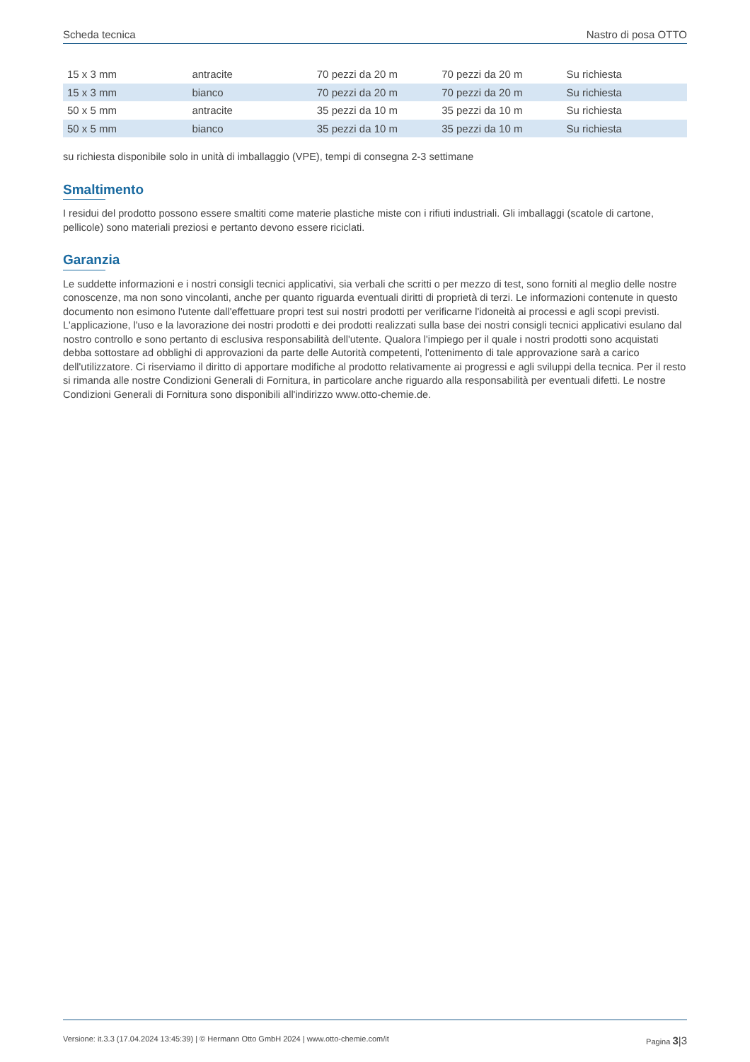Scheda tecnica Nastro di posa OTTO
| 15 x 3 mm | antracite | 70 pezzi da 20 m | 70 pezzi da 20 m | Su richiesta |
| 15 x 3 mm | bianco | 70 pezzi da 20 m | 70 pezzi da 20 m | Su richiesta |
| 50 x 5 mm | antracite | 35 pezzi da 10 m | 35 pezzi da 10 m | Su richiesta |
| 50 x 5 mm | bianco | 35 pezzi da 10 m | 35 pezzi da 10 m | Su richiesta |
su richiesta disponibile solo in unità di imballaggio (VPE), tempi di consegna 2-3 settimane
Smaltimento
I residui del prodotto possono essere smaltiti come materie plastiche miste con i rifiuti industriali. Gli imballaggi (scatole di cartone, pellicole) sono materiali preziosi e pertanto devono essere riciclati.
Garanzia
Le suddette informazioni e i nostri consigli tecnici applicativi, sia verbali che scritti o per mezzo di test, sono forniti al meglio delle nostre conoscenze, ma non sono vincolanti, anche per quanto riguarda eventuali diritti di proprietà di terzi. Le informazioni contenute in questo documento non esimono l'utente dall'effettuare propri test sui nostri prodotti per verificarne l'idoneità ai processi e agli scopi previsti. L'applicazione, l'uso e la lavorazione dei nostri prodotti e dei prodotti realizzati sulla base dei nostri consigli tecnici applicativi esulano dal nostro controllo e sono pertanto di esclusiva responsabilità dell'utente. Qualora l'impiego per il quale i nostri prodotti sono acquistati debba sottostare ad obblighi di approvazioni da parte delle Autorità competenti, l'ottenimento di tale approvazione sarà a carico dell'utilizzatore. Ci riserviamo il diritto di apportare modifiche al prodotto relativamente ai progressi e agli sviluppi della tecnica. Per il resto si rimanda alle nostre Condizioni Generali di Fornitura, in particolare anche riguardo alla responsabilità per eventuali difetti. Le nostre Condizioni Generali di Fornitura sono disponibili all'indirizzo www.otto-chemie.de.
Versione: it.3.3 (17.04.2024 13:45:39) | © Hermann Otto GmbH 2024 | www.otto-chemie.com/it Pagina 3|3